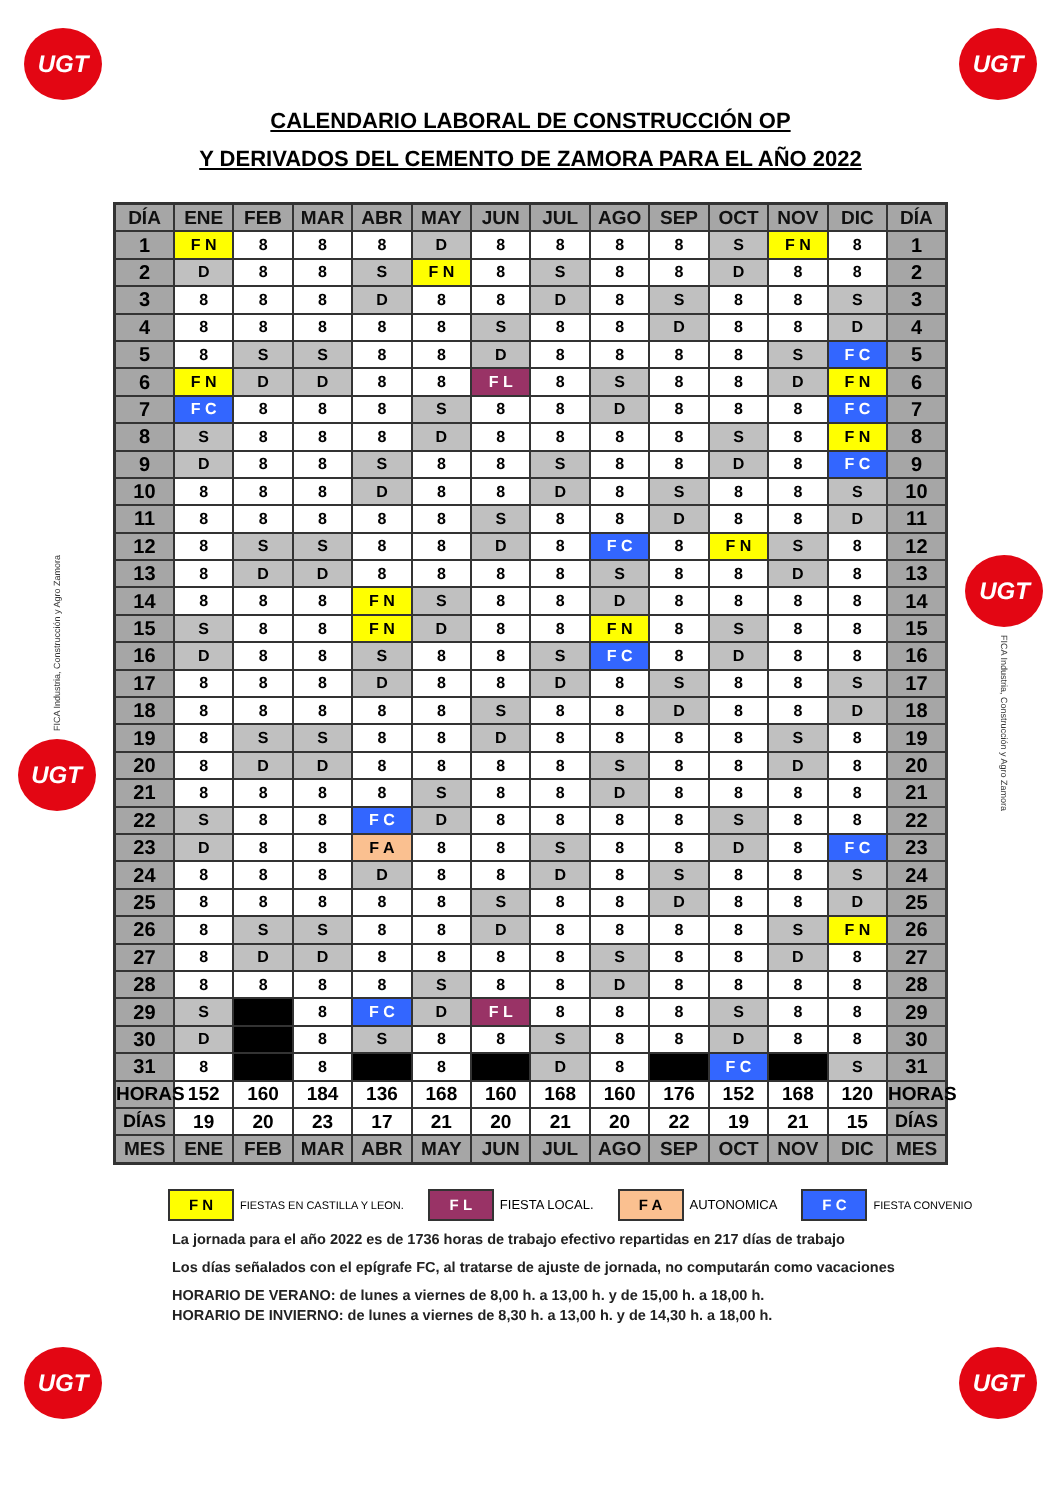UGT UGT
CALENDARIO LABORAL DE CONSTRUCCIÓN OP
Y DERIVADOS DEL CEMENTO DE ZAMORA PARA EL AÑO 2022
FICA Industria, Construcción y Agro Zamora
UGT
| DÍA | ENE | FEB | MAR | ABR | MAY | JUN | JUL | AGO | SEP | OCT | NOV | DIC | DÍA |
| --- | --- | --- | --- | --- | --- | --- | --- | --- | --- | --- | --- | --- | --- |
| 1 | F N | 8 | 8 | 8 | D | 8 | 8 | 8 | 8 | S | F N | 8 | 1 |
| 2 | D | 8 | 8 | S | F N | 8 | S | 8 | 8 | D | 8 | 8 | 2 |
| 3 | 8 | 8 | 8 | D | 8 | 8 | D | 8 | S | 8 | 8 | S | 3 |
| 4 | 8 | 8 | 8 | 8 | 8 | S | 8 | 8 | D | 8 | 8 | D | 4 |
| 5 | 8 | S | S | 8 | 8 | D | 8 | 8 | 8 | 8 | S | F C | 5 |
| 6 | F N | D | D | 8 | 8 | F L | 8 | S | 8 | 8 | D | F N | 6 |
| 7 | F C | 8 | 8 | 8 | S | 8 | 8 | D | 8 | 8 | 8 | F C | 7 |
| 8 | S | 8 | 8 | 8 | D | 8 | 8 | 8 | 8 | S | 8 | F N | 8 |
| 9 | D | 8 | 8 | S | 8 | 8 | S | 8 | 8 | D | 8 | F C | 9 |
| 10 | 8 | 8 | 8 | D | 8 | 8 | D | 8 | S | 8 | 8 | S | 10 |
| 11 | 8 | 8 | 8 | 8 | 8 | S | 8 | 8 | D | 8 | 8 | D | 11 |
| 12 | 8 | S | S | 8 | 8 | D | 8 | F C | 8 | F N | S | 8 | 12 |
| 13 | 8 | D | D | 8 | 8 | 8 | 8 | S | 8 | 8 | D | 8 | 13 |
| 14 | 8 | 8 | 8 | F N | S | 8 | 8 | D | 8 | 8 | 8 | 8 | 14 |
| 15 | S | 8 | 8 | F N | D | 8 | 8 | F N | 8 | S | 8 | 8 | 15 |
| 16 | D | 8 | 8 | S | 8 | 8 | S | F C | 8 | D | 8 | 8 | 16 |
| 17 | 8 | 8 | 8 | D | 8 | 8 | D | 8 | S | 8 | 8 | S | 17 |
| 18 | 8 | 8 | 8 | 8 | 8 | S | 8 | 8 | D | 8 | 8 | D | 18 |
| 19 | 8 | S | S | 8 | 8 | D | 8 | 8 | 8 | 8 | S | 8 | 19 |
| 20 | 8 | D | D | 8 | 8 | 8 | 8 | S | 8 | 8 | D | 8 | 20 |
| 21 | 8 | 8 | 8 | 8 | S | 8 | 8 | D | 8 | 8 | 8 | 8 | 21 |
| 22 | S | 8 | 8 | F C | D | 8 | 8 | 8 | 8 | S | 8 | 8 | 22 |
| 23 | D | 8 | 8 | F A | 8 | 8 | S | 8 | 8 | D | 8 | F C | 23 |
| 24 | 8 | 8 | 8 | D | 8 | 8 | D | 8 | S | 8 | 8 | S | 24 |
| 25 | 8 | 8 | 8 | 8 | 8 | S | 8 | 8 | D | 8 | 8 | D | 25 |
| 26 | 8 | S | S | 8 | 8 | D | 8 | 8 | 8 | 8 | S | F N | 26 |
| 27 | 8 | D | D | 8 | 8 | 8 | 8 | S | 8 | 8 | D | 8 | 27 |
| 28 | 8 | 8 | 8 | 8 | S | 8 | 8 | D | 8 | 8 | 8 | 8 | 28 |
| 29 | S | | 8 | F C | D | F L | 8 | 8 | 8 | S | 8 | 8 | 29 |
| 30 | D | | 8 | S | 8 | 8 | S | 8 | 8 | D | 8 | 8 | 30 |
| 31 | 8 | | 8 | | 8 | | D | 8 | | F C | | S | 31 |
| HORAS | 152 | 160 | 184 | 136 | 168 | 160 | 168 | 160 | 176 | 152 | 168 | 120 | HORAS |
| DÍAS | 19 | 20 | 23 | 17 | 21 | 20 | 21 | 20 | 22 | 19 | 21 | 15 | DÍAS |
| MES | ENE | FEB | MAR | ABR | MAY | JUN | JUL | AGO | SEP | OCT | NOV | DIC | MES |
UGT
FICA Industria, Construcción y Agro Zamora
F N FIESTAS EN CASTILLA Y LEON. F L FIESTA LOCAL. F A AUTONOMICA F C FIESTA CONVENIO
La jornada para el año 2022 es de 1736 horas de trabajo efectivo repartidas en 217 días de trabajo
Los días señalados con el epígrafe FC, al tratarse de ajuste de jornada, no computarán como vacaciones
HORARIO DE VERANO: de lunes a viernes de 8,00 h. a 13,00 h. y de 15,00 h. a 18,00 h.
HORARIO DE INVIERNO: de lunes a viernes de 8,30 h. a 13,00 h. y de 14,30 h. a 18,00 h.
UGT UGT